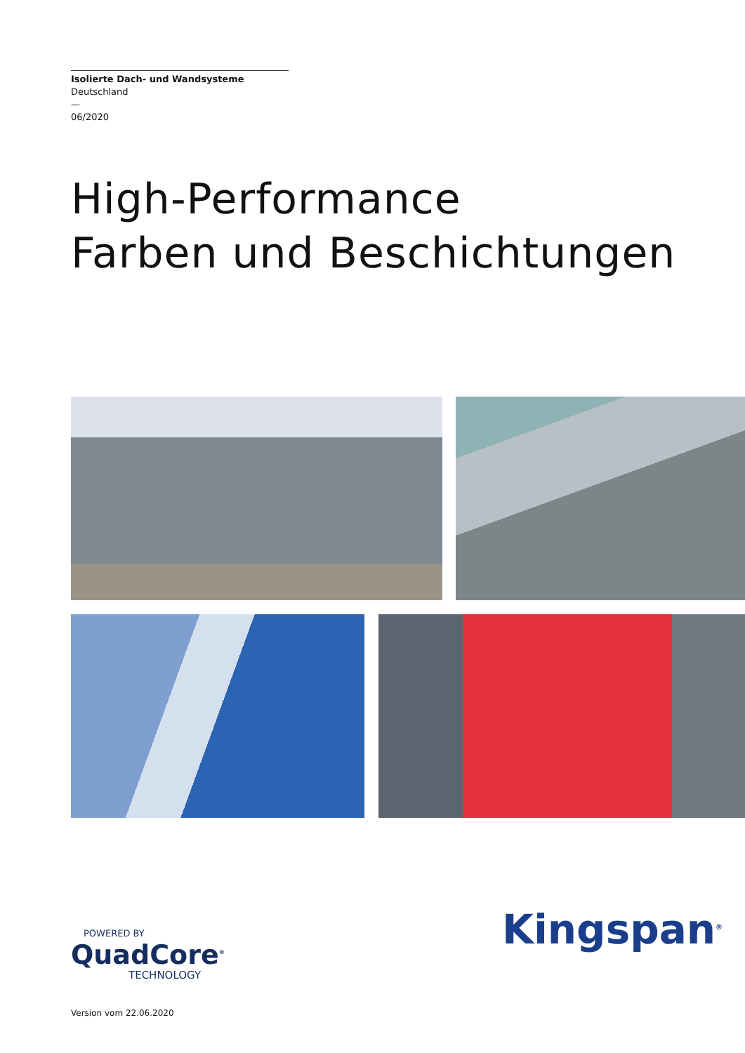Isolierte Dach- und Wandsysteme
Deutschland
—
06/2020
High-Performance
Farben und Beschichtungen
POWERED BY
QuadCore<sup>®</sup>
TECHNOLOGY
Kingspan<sup>®</sup>
Version vom 22.06.2020